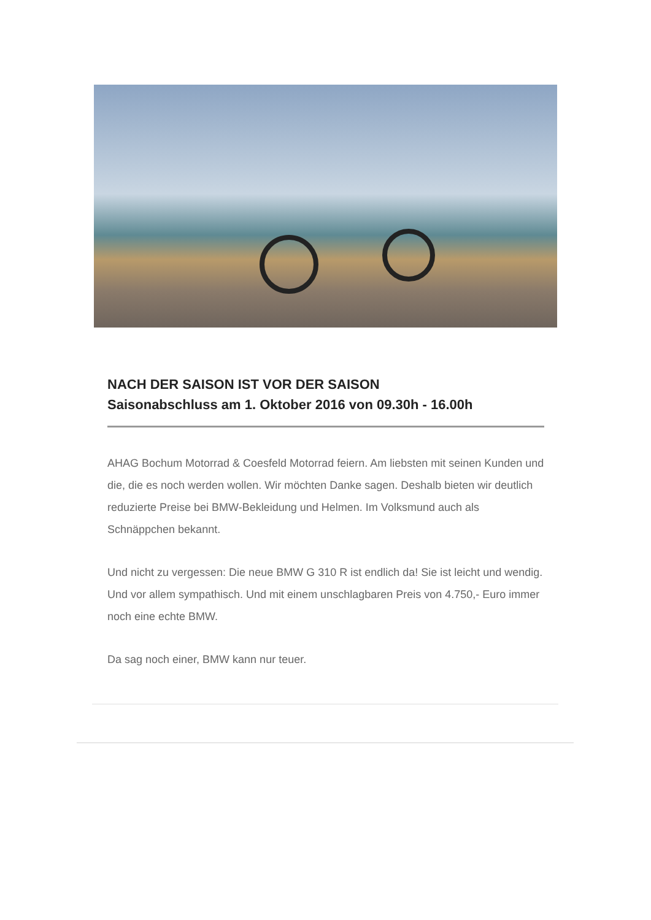NACH DER SAISON IST VOR DER SAISON
Saisonabschluss am 1. Oktober 2016 von 09.30h - 16.00h
AHAG Bochum Motorrad & Coesfeld Motorrad feiern. Am liebsten mit seinen Kunden und die, die es noch werden wollen. Wir möchten Danke sagen. Deshalb bieten wir deutlich reduzierte Preise bei BMW-Bekleidung und Helmen. Im Volksmund auch als Schnäppchen bekannt.
Und nicht zu vergessen: Die neue BMW G 310 R ist endlich da! Sie ist leicht und wendig. Und vor allem sympathisch. Und mit einem unschlagbaren Preis von 4.750,- Euro immer noch eine echte BMW.
Da sag noch einer, BMW kann nur teuer.